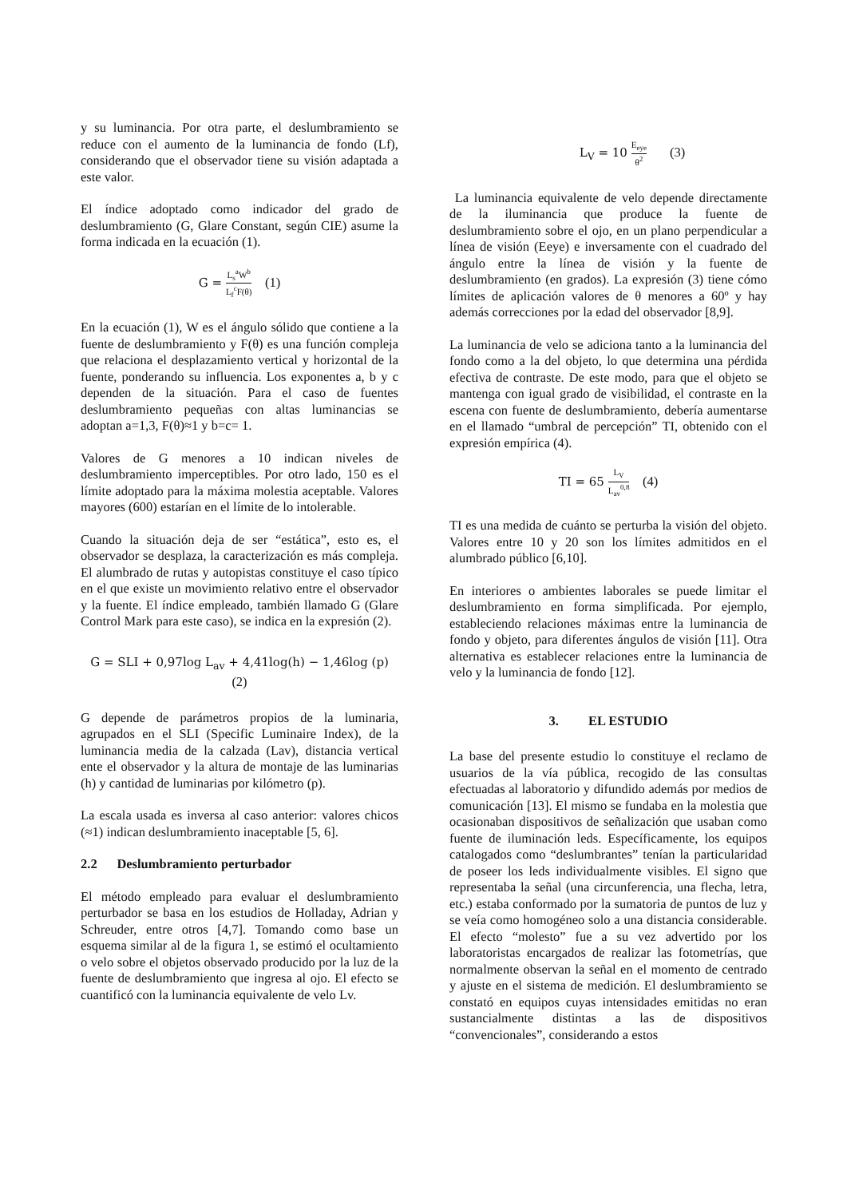y su luminancia. Por otra parte, el deslumbramiento se reduce con el aumento de la luminancia de fondo (Lf), considerando que el observador tiene su visión adaptada a este valor.
El índice adoptado como indicador del grado de deslumbramiento (G, Glare Constant, según CIE) asume la forma indicada en la ecuación (1).
G = L<sub>s</sub><sup>a</sup>W<sup>b</sup> L<sub>f</sub><sup>c</sup>F(θ) (1)
En la ecuación (1), W es el ángulo sólido que contiene a la fuente de deslumbramiento y F(θ) es una función compleja que relaciona el desplazamiento vertical y horizontal de la fuente, ponderando su influencia. Los exponentes a, b y c dependen de la situación. Para el caso de fuentes deslumbramiento pequeñas con altas luminancias se adoptan a=1,3, F(θ)≈1 y b=c= 1.
Valores de G menores a 10 indican niveles de deslumbramiento imperceptibles. Por otro lado, 150 es el límite adoptado para la máxima molestia aceptable. Valores mayores (600) estarían en el límite de lo intolerable.
Cuando la situación deja de ser “estática”, esto es, el observador se desplaza, la caracterización es más compleja. El alumbrado de rutas y autopistas constituye el caso típico en el que existe un movimiento relativo entre el observador y la fuente. El índice empleado, también llamado G (Glare Control Mark para este caso), se indica en la expresión (2).
G = SLI + 0,97log L<sub>av</sub> + 4,41log(h) − 1,46log (p)
(2)
G depende de parámetros propios de la luminaria, agrupados en el SLI (Specific Luminaire Index), de la luminancia media de la calzada (Lav), distancia vertical ente el observador y la altura de montaje de las luminarias (h) y cantidad de luminarias por kilómetro (p).
La escala usada es inversa al caso anterior: valores chicos (≈1) indican deslumbramiento inaceptable [5, 6].
2.2 Deslumbramiento perturbador
El método empleado para evaluar el deslumbramiento perturbador se basa en los estudios de Holladay, Adrian y Schreuder, entre otros [4,7]. Tomando como base un esquema similar al de la figura 1, se estimó el ocultamiento o velo sobre el objetos observado producido por la luz de la fuente de deslumbramiento que ingresa al ojo. El efecto se cuantificó con la luminancia equivalente de velo Lv.
L<sub>V</sub> = 10 E<sub>eye</sub> θ<sup>2</sup> (3)
La luminancia equivalente de velo depende directamente de la iluminancia que produce la fuente de deslumbramiento sobre el ojo, en un plano perpendicular a línea de visión (Eeye) e inversamente con el cuadrado del ángulo entre la línea de visión y la fuente de deslumbramiento (en grados). La expresión (3) tiene cómo límites de aplicación valores de θ menores a 60º y hay además correcciones por la edad del observador [8,9].
La luminancia de velo se adiciona tanto a la luminancia del fondo como a la del objeto, lo que determina una pérdida efectiva de contraste. De este modo, para que el objeto se mantenga con igual grado de visibilidad, el contraste en la escena con fuente de deslumbramiento, debería aumentarse en el llamado “umbral de percepción” TI, obtenido con el expresión empírica (4).
TI = 65 L<sub>V</sub> L<sub>av</sub><sup>0,8</sup> (4)
TI es una medida de cuánto se perturba la visión del objeto. Valores entre 10 y 20 son los límites admitidos en el alumbrado público [6,10].
En interiores o ambientes laborales se puede limitar el deslumbramiento en forma simplificada. Por ejemplo, estableciendo relaciones máximas entre la luminancia de fondo y objeto, para diferentes ángulos de visión [11]. Otra alternativa es establecer relaciones entre la luminancia de velo y la luminancia de fondo [12].
3. EL ESTUDIO
La base del presente estudio lo constituye el reclamo de usuarios de la vía pública, recogido de las consultas efectuadas al laboratorio y difundido además por medios de comunicación [13]. El mismo se fundaba en la molestia que ocasionaban dispositivos de señalización que usaban como fuente de iluminación leds. Específicamente, los equipos catalogados como “deslumbrantes” tenían la particularidad de poseer los leds individualmente visibles. El signo que representaba la señal (una circunferencia, una flecha, letra, etc.) estaba conformado por la sumatoria de puntos de luz y se veía como homogéneo solo a una distancia considerable. El efecto “molesto” fue a su vez advertido por los laboratoristas encargados de realizar las fotometrías, que normalmente observan la señal en el momento de centrado y ajuste en el sistema de medición. El deslumbramiento se constató en equipos cuyas intensidades emitidas no eran sustancialmente distintas a las de dispositivos “convencionales”, considerando a estos